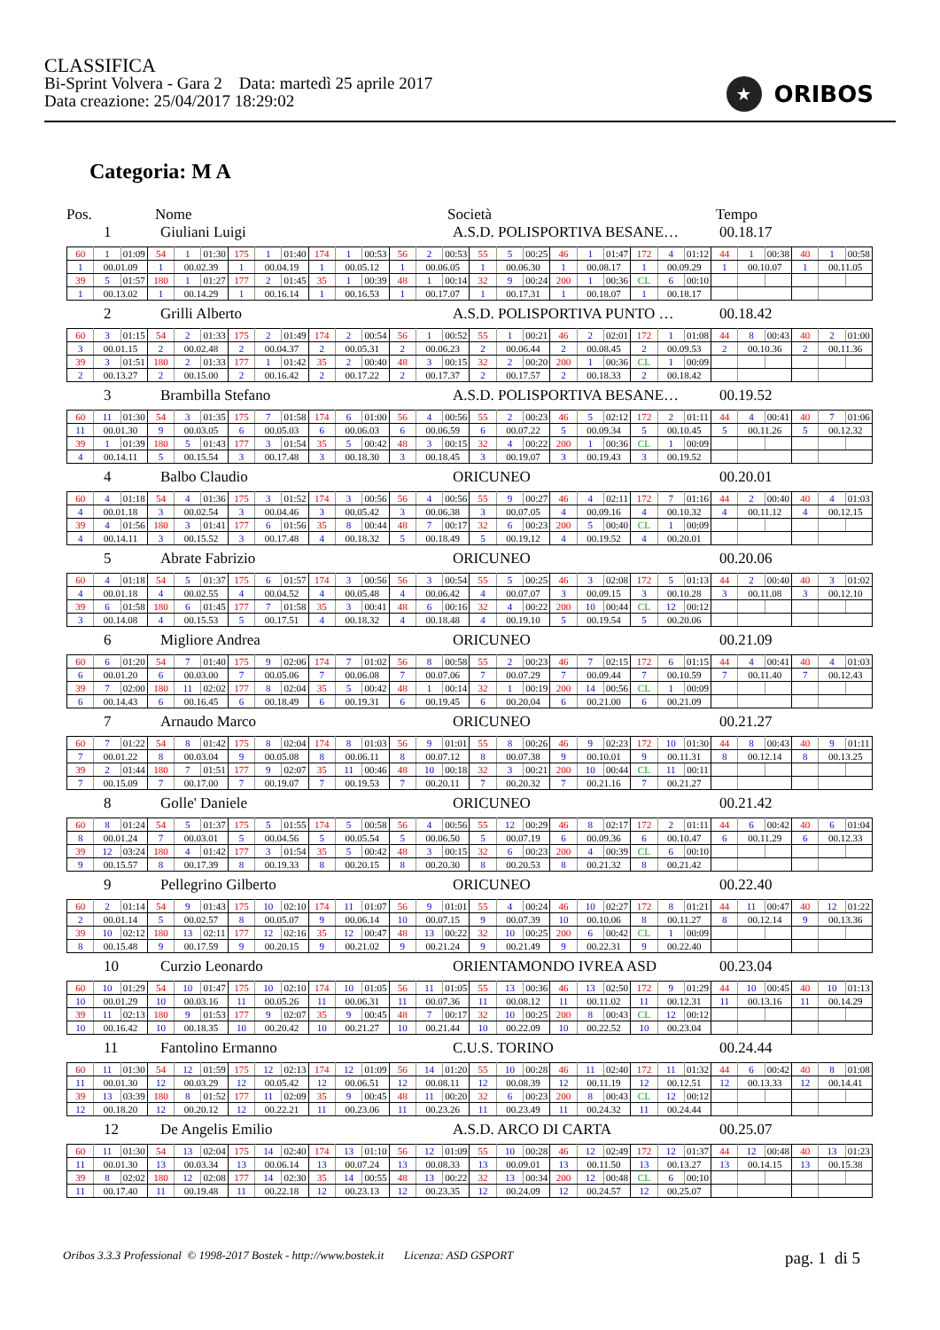CLASSIFICA
Bi-Sprint Volvera - Gara 2 Data: martedì 25 aprile 2017
Data creazione: 25/04/2017 18:29:02
★
ORIBOS
Categoria: M A
Pos. Nome Società Tempo
1 Giuliani Luigi A.S.D. POLISPORTIVA BESANE… 00.18.17
| 60 | 1 | 01:09 | 54 | 1 | 01:30 | 175 | 1 | 01:40 | 174 | 1 | 00:53 | 56 | 2 | 00:53 | 55 | 5 | 00:25 | 46 | 1 | 01:47 | 172 | 4 | 01:12 | 44 | 1 | 00:38 | 40 | 1 | 00:58 |
| 1 | 00.01.09 | | 1 | 00.02.39 | | 1 | 00.04.19 | | 1 | 00.05.12 | | 1 | 00.06.05 | | 1 | 00.06.30 | | 1 | 00.08.17 | | 1 | 00.09.29 | | 1 | 00.10.07 | | 1 | 00.11.05 | |
| 39 | 5 | 01:57 | 180 | 1 | 01:27 | 177 | 2 | 01:45 | 35 | 1 | 00:39 | 48 | 1 | 00:14 | 32 | 9 | 00:24 | 200 | 1 | 00:36 | CL | 6 | 00:10 | | | | | | |
| 1 | 00.13.02 | | 1 | 00.14.29 | | 1 | 00.16.14 | | 1 | 00.16.53 | | 1 | 00.17.07 | | 1 | 00.17.31 | | 1 | 00.18.07 | | 1 | 00.18.17 | | | | | | | |
2 Grilli Alberto A.S.D. POLISPORTIVA PUNTO … 00.18.42
| 60 | 3 | 01:15 | 54 | 2 | 01:33 | 175 | 2 | 01:49 | 174 | 2 | 00:54 | 56 | 1 | 00:52 | 55 | 1 | 00:21 | 46 | 2 | 02:01 | 172 | 1 | 01:08 | 44 | 8 | 00:43 | 40 | 2 | 01:00 |
| 3 | 00.01.15 | | 2 | 00.02.48 | | 2 | 00.04.37 | | 2 | 00.05.31 | | 2 | 00.06.23 | | 2 | 00.06.44 | | 2 | 00.08.45 | | 2 | 00.09.53 | | 2 | 00.10.36 | | 2 | 00.11.36 | |
| 39 | 3 | 01:51 | 180 | 2 | 01:33 | 177 | 1 | 01:42 | 35 | 2 | 00:40 | 48 | 3 | 00:15 | 32 | 2 | 00:20 | 200 | 1 | 00:36 | CL | 1 | 00:09 | | | | | | |
| 2 | 00.13.27 | | 2 | 00.15.00 | | 2 | 00.16.42 | | 2 | 00.17.22 | | 2 | 00.17.37 | | 2 | 00.17.57 | | 2 | 00.18.33 | | 2 | 00.18.42 | | | | | | | |
3 Brambilla Stefano A.S.D. POLISPORTIVA BESANE… 00.19.52
| 60 | 11 | 01:30 | 54 | 3 | 01:35 | 175 | 7 | 01:58 | 174 | 6 | 01:00 | 56 | 4 | 00:56 | 55 | 2 | 00:23 | 46 | 5 | 02:12 | 172 | 2 | 01:11 | 44 | 4 | 00:41 | 40 | 7 | 01:06 |
| 11 | 00.01.30 | | 9 | 00.03.05 | | 6 | 00.05.03 | | 6 | 00.06.03 | | 6 | 00.06.59 | | 6 | 00.07.22 | | 5 | 00.09.34 | | 5 | 00.10.45 | | 5 | 00.11.26 | | 5 | 00.12.32 | |
| 39 | 1 | 01:39 | 180 | 5 | 01:43 | 177 | 3 | 01:54 | 35 | 5 | 00:42 | 48 | 3 | 00:15 | 32 | 4 | 00:22 | 200 | 1 | 00:36 | CL | 1 | 00:09 | | | | | | |
| 4 | 00.14.11 | | 5 | 00.15.54 | | 3 | 00.17.48 | | 3 | 00.18.30 | | 3 | 00.18.45 | | 3 | 00.19.07 | | 3 | 00.19.43 | | 3 | 00.19.52 | | | | | | | |
4 Balbo Claudio ORICUNEO 00.20.01
| 60 | 4 | 01:18 | 54 | 4 | 01:36 | 175 | 3 | 01:52 | 174 | 3 | 00:56 | 56 | 4 | 00:56 | 55 | 9 | 00:27 | 46 | 4 | 02:11 | 172 | 7 | 01:16 | 44 | 2 | 00:40 | 40 | 4 | 01:03 |
| 4 | 00.01.18 | | 3 | 00.02.54 | | 3 | 00.04.46 | | 3 | 00.05.42 | | 3 | 00.06.38 | | 3 | 00.07.05 | | 4 | 00.09.16 | | 4 | 00.10.32 | | 4 | 00.11.12 | | 4 | 00.12.15 | |
| 39 | 4 | 01:56 | 180 | 3 | 01:41 | 177 | 6 | 01:56 | 35 | 8 | 00:44 | 48 | 7 | 00:17 | 32 | 6 | 00:23 | 200 | 5 | 00:40 | CL | 1 | 00:09 | | | | | | |
| 4 | 00.14.11 | | 3 | 00.15.52 | | 3 | 00.17.48 | | 4 | 00.18.32 | | 5 | 00.18.49 | | 5 | 00.19.12 | | 4 | 00.19.52 | | 4 | 00.20.01 | | | | | | | |
5 Abrate Fabrizio ORICUNEO 00.20.06
| 60 | 4 | 01:18 | 54 | 5 | 01:37 | 175 | 6 | 01:57 | 174 | 3 | 00:56 | 56 | 3 | 00:54 | 55 | 5 | 00:25 | 46 | 3 | 02:08 | 172 | 5 | 01:13 | 44 | 2 | 00:40 | 40 | 3 | 01:02 |
| 4 | 00.01.18 | | 4 | 00.02.55 | | 4 | 00.04.52 | | 4 | 00.05.48 | | 4 | 00.06.42 | | 4 | 00.07.07 | | 3 | 00.09.15 | | 3 | 00.10.28 | | 3 | 00.11.08 | | 3 | 00.12.10 | |
| 39 | 6 | 01:58 | 180 | 6 | 01:45 | 177 | 7 | 01:58 | 35 | 3 | 00:41 | 48 | 6 | 00:16 | 32 | 4 | 00:22 | 200 | 10 | 00:44 | CL | 12 | 00:12 | | | | | | |
| 3 | 00.14.08 | | 4 | 00.15.53 | | 5 | 00.17.51 | | 4 | 00.18.32 | | 4 | 00.18.48 | | 4 | 00.19.10 | | 5 | 00.19.54 | | 5 | 00.20.06 | | | | | | | |
6 Migliore Andrea ORICUNEO 00.21.09
| 60 | 6 | 01:20 | 54 | 7 | 01:40 | 175 | 9 | 02:06 | 174 | 7 | 01:02 | 56 | 8 | 00:58 | 55 | 2 | 00:23 | 46 | 7 | 02:15 | 172 | 6 | 01:15 | 44 | 4 | 00:41 | 40 | 4 | 01:03 |
| 6 | 00.01.20 | | 6 | 00.03.00 | | 7 | 00.05.06 | | 7 | 00.06.08 | | 7 | 00.07.06 | | 7 | 00.07.29 | | 7 | 00.09.44 | | 7 | 00.10.59 | | 7 | 00.11.40 | | 7 | 00.12.43 | |
| 39 | 7 | 02:00 | 180 | 11 | 02:02 | 177 | 8 | 02:04 | 35 | 5 | 00:42 | 48 | 1 | 00:14 | 32 | 1 | 00:19 | 200 | 14 | 00:56 | CL | 1 | 00:09 | | | | | | |
| 6 | 00.14.43 | | 6 | 00.16.45 | | 6 | 00.18.49 | | 6 | 00.19.31 | | 6 | 00.19.45 | | 6 | 00.20.04 | | 6 | 00.21.00 | | 6 | 00.21.09 | | | | | | | |
7 Arnaudo Marco ORICUNEO 00.21.27
| 60 | 7 | 01:22 | 54 | 8 | 01:42 | 175 | 8 | 02:04 | 174 | 8 | 01:03 | 56 | 9 | 01:01 | 55 | 8 | 00:26 | 46 | 9 | 02:23 | 172 | 10 | 01:30 | 44 | 8 | 00:43 | 40 | 9 | 01:11 |
| 7 | 00.01.22 | | 8 | 00.03.04 | | 9 | 00.05.08 | | 8 | 00.06.11 | | 8 | 00.07.12 | | 8 | 00.07.38 | | 9 | 00.10.01 | | 9 | 00.11.31 | | 8 | 00.12.14 | | 8 | 00.13.25 | |
| 39 | 2 | 01:44 | 180 | 7 | 01:51 | 177 | 9 | 02:07 | 35 | 11 | 00:46 | 48 | 10 | 00:18 | 32 | 3 | 00:21 | 200 | 10 | 00:44 | CL | 11 | 00:11 | | | | | | |
| 7 | 00.15.09 | | 7 | 00.17.00 | | 7 | 00.19.07 | | 7 | 00.19.53 | | 7 | 00.20.11 | | 7 | 00.20.32 | | 7 | 00.21.16 | | 7 | 00.21.27 | | | | | | | |
8 Golle' Daniele ORICUNEO 00.21.42
| 60 | 8 | 01:24 | 54 | 5 | 01:37 | 175 | 5 | 01:55 | 174 | 5 | 00:58 | 56 | 4 | 00:56 | 55 | 12 | 00:29 | 46 | 8 | 02:17 | 172 | 2 | 01:11 | 44 | 6 | 00:42 | 40 | 6 | 01:04 |
| 8 | 00.01.24 | | 7 | 00.03.01 | | 5 | 00.04.56 | | 5 | 00.05.54 | | 5 | 00.06.50 | | 5 | 00.07.19 | | 6 | 00.09.36 | | 6 | 00.10.47 | | 6 | 00.11.29 | | 6 | 00.12.33 | |
| 39 | 12 | 03:24 | 180 | 4 | 01:42 | 177 | 3 | 01:54 | 35 | 5 | 00:42 | 48 | 3 | 00:15 | 32 | 6 | 00:23 | 200 | 4 | 00:39 | CL | 6 | 00:10 | | | | | | |
| 9 | 00.15.57 | | 8 | 00.17.39 | | 8 | 00.19.33 | | 8 | 00.20.15 | | 8 | 00.20.30 | | 8 | 00.20.53 | | 8 | 00.21.32 | | 8 | 00.21.42 | | | | | | | |
9 Pellegrino Gilberto ORICUNEO 00.22.40
| 60 | 2 | 01:14 | 54 | 9 | 01:43 | 175 | 10 | 02:10 | 174 | 11 | 01:07 | 56 | 9 | 01:01 | 55 | 4 | 00:24 | 46 | 10 | 02:27 | 172 | 8 | 01:21 | 44 | 11 | 00:47 | 40 | 12 | 01:22 |
| 2 | 00.01.14 | | 5 | 00.02.57 | | 8 | 00.05.07 | | 9 | 00.06.14 | | 10 | 00.07.15 | | 9 | 00.07.39 | | 10 | 00.10.06 | | 8 | 00.11.27 | | 8 | 00.12.14 | | 9 | 00.13.36 | |
| 39 | 10 | 02:12 | 180 | 13 | 02:11 | 177 | 12 | 02:16 | 35 | 12 | 00:47 | 48 | 13 | 00:22 | 32 | 10 | 00:25 | 200 | 6 | 00:42 | CL | 1 | 00:09 | | | | | | |
| 8 | 00.15.48 | | 9 | 00.17.59 | | 9 | 00.20.15 | | 9 | 00.21.02 | | 9 | 00.21.24 | | 9 | 00.21.49 | | 9 | 00.22.31 | | 9 | 00.22.40 | | | | | | | |
10 Curzio Leonardo ORIENTAMONDO IVREA ASD 00.23.04
| 60 | 10 | 01:29 | 54 | 10 | 01:47 | 175 | 10 | 02:10 | 174 | 10 | 01:05 | 56 | 11 | 01:05 | 55 | 13 | 00:36 | 46 | 13 | 02:50 | 172 | 9 | 01:29 | 44 | 10 | 00:45 | 40 | 10 | 01:13 |
| 10 | 00.01.29 | | 10 | 00.03.16 | | 11 | 00.05.26 | | 11 | 00.06.31 | | 11 | 00.07.36 | | 11 | 00.08.12 | | 11 | 00.11.02 | | 11 | 00.12.31 | | 11 | 00.13.16 | | 11 | 00.14.29 | |
| 39 | 11 | 02:13 | 180 | 9 | 01:53 | 177 | 9 | 02:07 | 35 | 9 | 00:45 | 48 | 7 | 00:17 | 32 | 10 | 00:25 | 200 | 8 | 00:43 | CL | 12 | 00:12 | | | | | | |
| 10 | 00.16.42 | | 10 | 00.18.35 | | 10 | 00.20.42 | | 10 | 00.21.27 | | 10 | 00.21.44 | | 10 | 00.22.09 | | 10 | 00.22.52 | | 10 | 00.23.04 | | | | | | | |
11 Fantolino Ermanno C.U.S. TORINO 00.24.44
| 60 | 11 | 01:30 | 54 | 12 | 01:59 | 175 | 12 | 02:13 | 174 | 12 | 01:09 | 56 | 14 | 01:20 | 55 | 10 | 00:28 | 46 | 11 | 02:40 | 172 | 11 | 01:32 | 44 | 6 | 00:42 | 40 | 8 | 01:08 |
| 11 | 00.01.30 | | 12 | 00.03.29 | | 12 | 00.05.42 | | 12 | 00.06.51 | | 12 | 00.08.11 | | 12 | 00.08.39 | | 12 | 00.11.19 | | 12 | 00.12.51 | | 12 | 00.13.33 | | 12 | 00.14.41 | |
| 39 | 13 | 03:39 | 180 | 8 | 01:52 | 177 | 11 | 02:09 | 35 | 9 | 00:45 | 48 | 11 | 00:20 | 32 | 6 | 00:23 | 200 | 8 | 00:43 | CL | 12 | 00:12 | | | | | | |
| 12 | 00.18.20 | | 12 | 00.20.12 | | 12 | 00.22.21 | | 11 | 00.23.06 | | 11 | 00.23.26 | | 11 | 00.23.49 | | 11 | 00.24.32 | | 11 | 00.24.44 | | | | | | | |
12 De Angelis Emilio A.S.D. ARCO DI CARTA 00.25.07
| 60 | 11 | 01:30 | 54 | 13 | 02:04 | 175 | 14 | 02:40 | 174 | 13 | 01:10 | 56 | 12 | 01:09 | 55 | 10 | 00:28 | 46 | 12 | 02:49 | 172 | 12 | 01:37 | 44 | 12 | 00:48 | 40 | 13 | 01:23 |
| 11 | 00.01.30 | | 13 | 00.03.34 | | 13 | 00.06.14 | | 13 | 00.07.24 | | 13 | 00.08.33 | | 13 | 00.09.01 | | 13 | 00.11.50 | | 13 | 00.13.27 | | 13 | 00.14.15 | | 13 | 00.15.38 | |
| 39 | 8 | 02:02 | 180 | 12 | 02:08 | 177 | 14 | 02:30 | 35 | 14 | 00:55 | 48 | 13 | 00:22 | 32 | 13 | 00:34 | 200 | 12 | 00:48 | CL | 6 | 00:10 | | | | | | |
| 11 | 00.17.40 | | 11 | 00.19.48 | | 11 | 00.22.18 | | 12 | 00.23.13 | | 12 | 00.23.35 | | 12 | 00.24.09 | | 12 | 00.24.57 | | 12 | 00.25.07 | | | | | | | |
Oribos 3.3.3 Professional © 1998-2017 Bostek - http://www.bostek.it Licenza: ASD GSPORT pag. 1 di 5